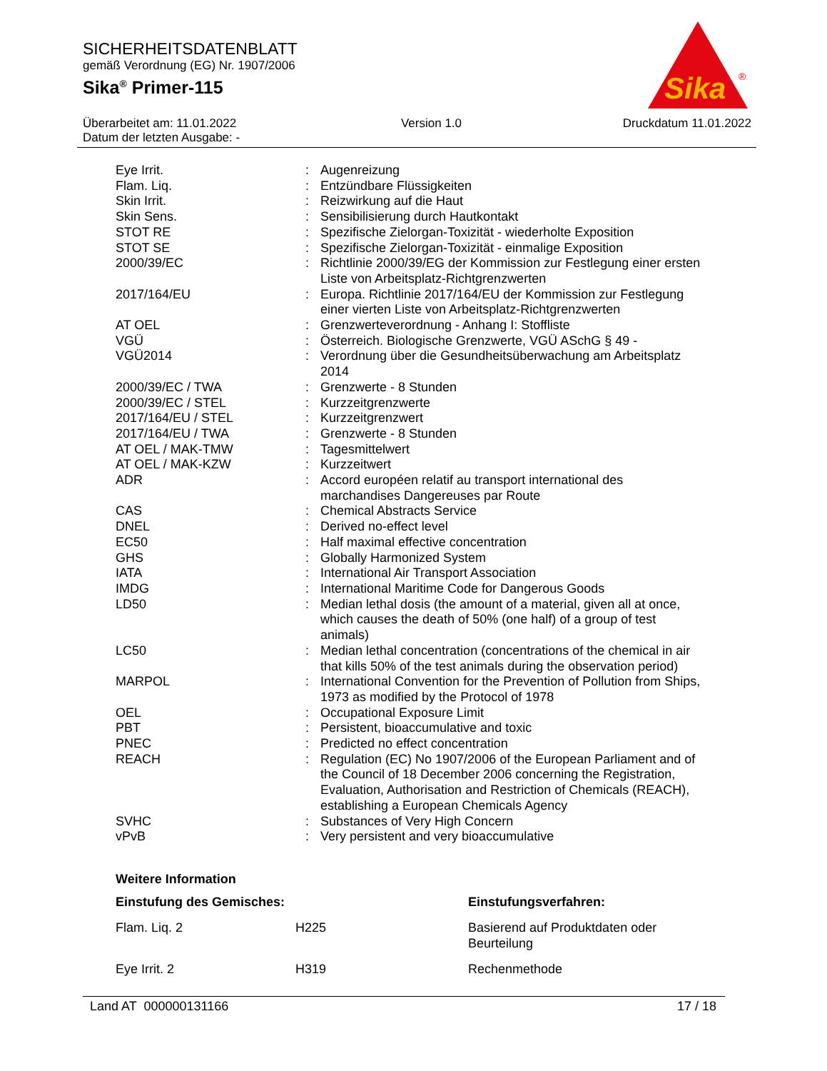SICHERHEITSDATENBLATT
gemäß Verordnung (EG) Nr. 1907/2006
Sika<sup>®</sup> Primer-115
Sika
®
Überarbeitet am: 11.01.2022
Datum der letzten Ausgabe: -
Version 1.0 Druckdatum 11.01.2022
| Eye Irrit. | : | Augenreizung |
| Flam. Liq. | : | Entzündbare Flüssigkeiten |
| Skin Irrit. | : | Reizwirkung auf die Haut |
| Skin Sens. | : | Sensibilisierung durch Hautkontakt |
| STOT RE | : | Spezifische Zielorgan-Toxizität - wiederholte Exposition |
| STOT SE | : | Spezifische Zielorgan-Toxizität - einmalige Exposition |
| 2000/39/EC | : | Richtlinie 2000/39/EG der Kommission zur Festlegung einer ersten Liste von Arbeitsplatz-Richtgrenzwerten |
| 2017/164/EU | : | Europa. Richtlinie 2017/164/EU der Kommission zur Festlegung einer vierten Liste von Arbeitsplatz-Richtgrenzwerten |
| AT OEL | : | Grenzwerteverordnung - Anhang I: Stoffliste |
| VGÜ | : | Österreich. Biologische Grenzwerte, VGÜ ASchG § 49 - |
| VGÜ2014 | : | Verordnung über die Gesundheitsüberwachung am Arbeitsplatz 2014 |
| 2000/39/EC / TWA | : | Grenzwerte - 8 Stunden |
| 2000/39/EC / STEL | : | Kurzzeitgrenzwerte |
| 2017/164/EU / STEL | : | Kurzzeitgrenzwert |
| 2017/164/EU / TWA | : | Grenzwerte - 8 Stunden |
| AT OEL / MAK-TMW | : | Tagesmittelwert |
| AT OEL / MAK-KZW | : | Kurzzeitwert |
| ADR | : | Accord européen relatif au transport international des marchandises Dangereuses par Route |
| CAS | : | Chemical Abstracts Service |
| DNEL | : | Derived no-effect level |
| EC50 | : | Half maximal effective concentration |
| GHS | : | Globally Harmonized System |
| IATA | : | International Air Transport Association |
| IMDG | : | International Maritime Code for Dangerous Goods |
| LD50 | : | Median lethal dosis (the amount of a material, given all at once, which causes the death of 50% (one half) of a group of test animals) |
| LC50 | : | Median lethal concentration (concentrations of the chemical in air that kills 50% of the test animals during the observation period) |
| MARPOL | : | International Convention for the Prevention of Pollution from Ships, 1973 as modified by the Protocol of 1978 |
| OEL | : | Occupational Exposure Limit |
| PBT | : | Persistent, bioaccumulative and toxic |
| PNEC | : | Predicted no effect concentration |
| REACH | : | Regulation (EC) No 1907/2006 of the European Parliament and of the Council of 18 December 2006 concerning the Registration, Evaluation, Authorisation and Restriction of Chemicals (REACH), establishing a European Chemicals Agency |
| SVHC | : | Substances of Very High Concern |
| vPvB | : | Very persistent and very bioaccumulative |
Weitere Information
| Einstufung des Gemisches: | | Einstufungsverfahren: |
| --- | --- | --- |
| Flam. Liq. 2 | H225 | Basierend auf Produktdaten oder Beurteilung |
| Eye Irrit. 2 | H319 | Rechenmethode |
Land AT 000000131166 17 / 18